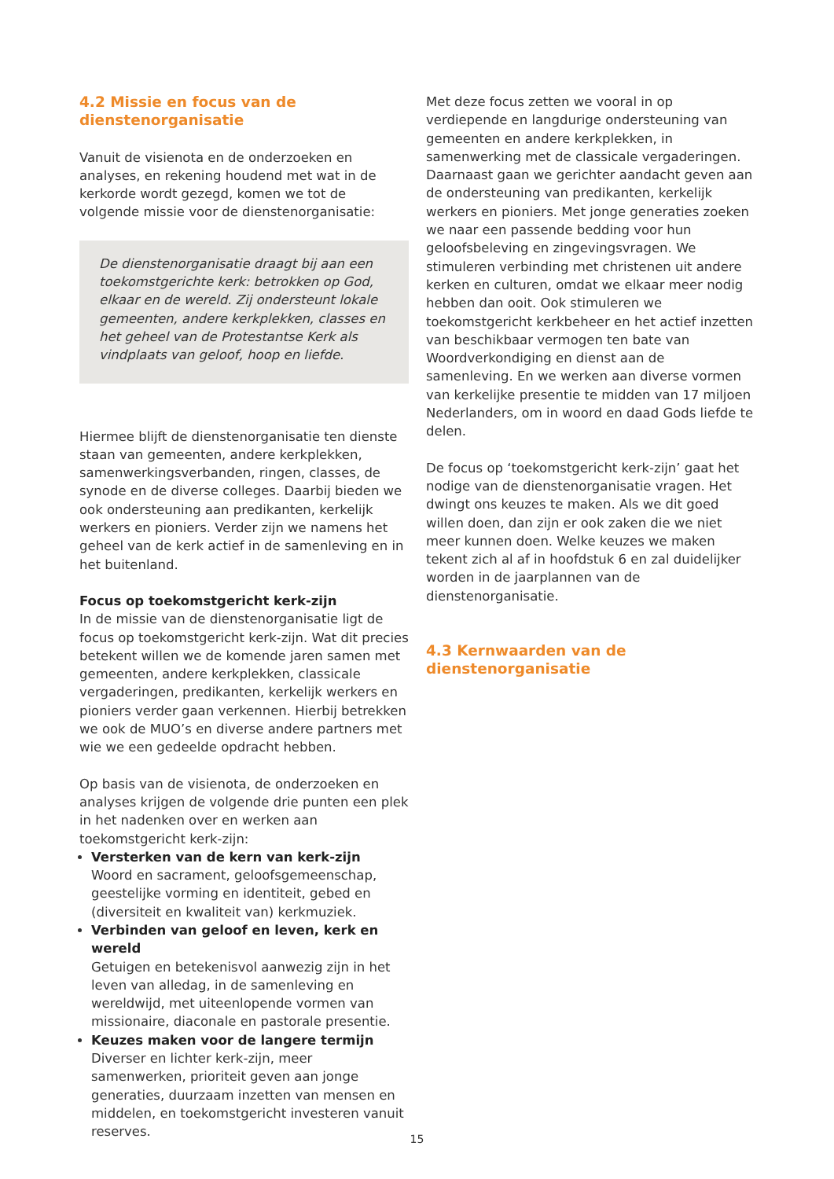4.2 Missie en focus van de dienstenorganisatie
Vanuit de visienota en de onderzoeken en analyses, en rekening houdend met wat in de kerkorde wordt gezegd, komen we tot de volgende missie voor de dienstenorganisatie:
De dienstenorganisatie draagt bij aan een toekomstgerichte kerk: betrokken op God, elkaar en de wereld. Zij ondersteunt lokale gemeenten, andere kerkplekken, classes en het geheel van de Protestantse Kerk als vindplaats van geloof, hoop en liefde.
Hiermee blijft de dienstenorganisatie ten dienste staan van gemeenten, andere kerkplekken, samenwerkingsverbanden, ringen, classes, de synode en de diverse colleges. Daarbij bieden we ook ondersteuning aan predikanten, kerkelijk werkers en pioniers. Verder zijn we namens het geheel van de kerk actief in de samenleving en in het buitenland.
Focus op toekomstgericht kerk-zijn
In de missie van de dienstenorganisatie ligt de focus op toekomstgericht kerk-zijn. Wat dit precies betekent willen we de komende jaren samen met gemeenten, andere kerkplekken, classicale vergaderingen, predikanten, kerkelijk werkers en pioniers verder gaan verkennen. Hierbij betrekken we ook de MUO’s en diverse andere partners met wie we een gedeelde opdracht hebben.
Op basis van de visienota, de onderzoeken en analyses krijgen de volgende drie punten een plek in het nadenken over en werken aan toekomstgericht kerk-zijn:
Versterken van de kern van kerk-zijn
Woord en sacrament, geloofsgemeenschap, geestelijke vorming en identiteit, gebed en (diversiteit en kwaliteit van) kerkmuziek.
Verbinden van geloof en leven, kerk en wereld
Getuigen en betekenisvol aanwezig zijn in het leven van alledag, in de samenleving en wereldwijd, met uiteenlopende vormen van missionaire, diaconale en pastorale presentie.
Keuzes maken voor de langere termijn
Diverser en lichter kerk-zijn, meer samenwerken, prioriteit geven aan jonge generaties, duurzaam inzetten van mensen en middelen, en toekomstgericht investeren vanuit reserves.
Met deze focus zetten we vooral in op verdiepende en langdurige ondersteuning van gemeenten en andere kerkplekken, in samenwerking met de classicale vergaderingen. Daarnaast gaan we gerichter aandacht geven aan de ondersteuning van predikanten, kerkelijk werkers en pioniers. Met jonge generaties zoeken we naar een passende bedding voor hun geloofsbeleving en zingevingsvragen. We stimuleren verbinding met christenen uit andere kerken en culturen, omdat we elkaar meer nodig hebben dan ooit. Ook stimuleren we toekomstgericht kerkbeheer en het actief inzetten van beschikbaar vermogen ten bate van Woordverkondiging en dienst aan de samenleving. En we werken aan diverse vormen van kerkelijke presentie te midden van 17 miljoen Nederlanders, om in woord en daad Gods liefde te delen.
De focus op ‘toekomstgericht kerk-zijn’ gaat het nodige van de dienstenorganisatie vragen. Het dwingt ons keuzes te maken. Als we dit goed willen doen, dan zijn er ook zaken die we niet meer kunnen doen. Welke keuzes we maken tekent zich al af in hoofdstuk 6 en zal duidelijker worden in de jaarplannen van de dienstenorganisatie.
4.3 Kernwaarden van de dienstenorganisatie
15